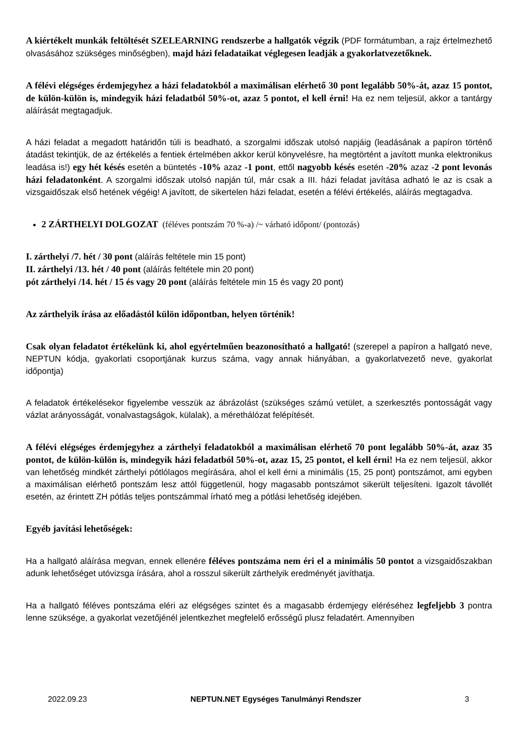A kiértékelt munkák feltöltését SZELEARNING rendszerbe a hallgatók végzik (PDF formátumban, a rajz értelmezhető olvasásához szükséges minőségben), majd házi feladataikat véglegesen leadják a gyakorlatvezetőknek.
A félévi elégséges érdemjegyhez a házi feladatokból a maximálisan elérhető 30 pont legalább 50%-át, azaz 15 pontot, de külön-külön is, mindegyik házi feladatból 50%-ot, azaz 5 pontot, el kell érni! Ha ez nem teljesül, akkor a tantárgy aláírását megtagadjuk.
A házi feladat a megadott határidőn túli is beadható, a szorgalmi időszak utolsó napjáig (leadásának a papíron történő átadást tekintjük, de az értékelés a fentiek értelmében akkor kerül könyvelésre, ha megtörtént a javított munka elektronikus leadása is!) egy hét késés esetén a büntetés -10% azaz -1 pont, ettől nagyobb késés esetén -20% azaz -2 pont levonás házi feladatonként. A szorgalmi időszak utolsó napján túl, már csak a III. házi feladat javítása adható le az is csak a vizsgaidőszak első hetének végéig! A javított, de sikertelen házi feladat, esetén a félévi értékelés, aláírás megtagadva.
2 ZÁRTHELYI DOLGOZAT (féléves pontszám 70 %-a) /~ várható időpont/ (pontozás)
I. zárthelyi /7. hét / 30 pont (aláírás feltétele min 15 pont)
II. zárthelyi /13. hét / 40 pont (aláírás feltétele min 20 pont)
pót zárthelyi /14. hét / 15 és vagy 20 pont (aláírás feltétele min 15 és vagy 20 pont)
Az zárthelyik írása az előadástól külön időpontban, helyen történik!
Csak olyan feladatot értékelünk ki, ahol egyértelműen beazonosítható a hallgató! (szerepel a papíron a hallgató neve, NEPTUN kódja, gyakorlati csoportjának kurzus száma, vagy annak hiányában, a gyakorlatvezető neve, gyakorlat időpontja)
A feladatok értékelésekor figyelembe vesszük az ábrázolást (szükséges számú vetület, a szerkesztés pontosságát vagy vázlat arányosságát, vonalvastagságok, külalak), a mérethálózat felépítését.
A félévi elégséges érdemjegyhez a zárthelyi feladatokból a maximálisan elérhető 70 pont legalább 50%-át, azaz 35 pontot, de külön-külön is, mindegyik házi feladatból 50%-ot, azaz 15, 25 pontot, el kell érni! Ha ez nem teljesül, akkor van lehetőség mindkét zárthelyi pótlólagos megírására, ahol el kell érni a minimális (15, 25 pont) pontszámot, ami egyben a maximálisan elérhető pontszám lesz attól függetlenül, hogy magasabb pontszámot sikerült teljesíteni. Igazolt távollét esetén, az érintett ZH pótlás teljes pontszámmal írható meg a pótlási lehetőség idejében.
Egyéb javítási lehetőségek:
Ha a hallgató aláírása megvan, ennek ellenére féléves pontszáma nem éri el a minimális 50 pontot a vizsgaidőszakban adunk lehetőséget utóvizsga írására, ahol a rosszul sikerült zárthelyik eredményét javíthatja.
Ha a hallgató féléves pontszáma eléri az elégséges szintet és a magasabb érdemjegy eléréséhez legfeljebb 3 pontra lenne szüksége, a gyakorlat vezetőjénél jelentkezhet megfelelő erősségű plusz feladatért. Amennyiben
2022.09.23 NEPTUN.NET Egységes Tanulmányi Rendszer 3